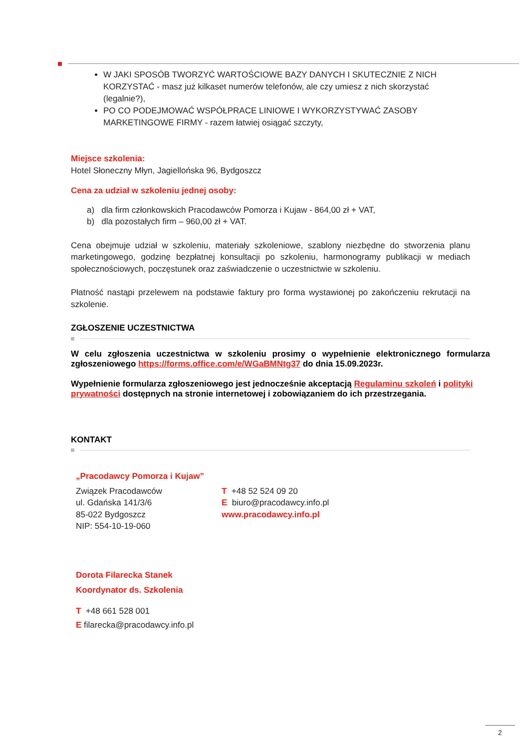W JAKI SPOSÓB TWORZYĆ WARTOŚCIOWE BAZY DANYCH I SKUTECZNIE Z NICH KORZYSTAĆ - masz już kilkaset numerów telefonów, ale czy umiesz z nich skorzystać (legalnie?),
PO CO PODEJMOWAĆ WSPÓŁPRACE LINIOWE I WYKORZYSTYWAĆ ZASOBY MARKETINGOWE FIRMY - razem łatwiej osiągać szczyty,
Miejsce szkolenia:
Hotel Słoneczny Młyn, Jagiellońska 96, Bydgoszcz
Cena za udział w szkoleniu jednej osoby:
a) dla firm członkowskich Pracodawców Pomorza i Kujaw - 864,00 zł + VAT,
b) dla pozostałych firm – 960,00 zł + VAT.
Cena obejmuje udział w szkoleniu, materiały szkoleniowe, szablony niezbędne do stworzenia planu marketingowego, godzinę bezpłatnej konsultacji po szkoleniu, harmonogramy publikacji w mediach społecznościowych, poczęstunek oraz zaświadczenie o uczestnictwie w szkoleniu.
Płatność nastąpi przelewem na podstawie faktury pro forma wystawionej po zakończeniu rekrutacji na szkolenie.
ZGŁOSZENIE UCZESTNICTWA
W celu zgłoszenia uczestnictwa w szkoleniu prosimy o wypełnienie elektronicznego formularza zgłoszeniowego https://forms.office.com/e/WGaBMNtg37 do dnia 15.09.2023r.
Wypełnienie formularza zgłoszeniowego jest jednocześnie akceptacją Regulaminu szkoleń i polityki prywatności dostępnych na stronie internetowej i zobowiązaniem do ich przestrzegania.
KONTAKT
„Pracodawcy Pomorza i Kujaw”
Związek Pracodawców
ul. Gdańska 141/3/6
85-022 Bydgoszcz
NIP: 554-10-19-060
T +48 52 524 09 20
E biuro@pracodawcy.info.pl
www.pracodawcy.info.pl
Dorota Filarecka Stanek
Koordynator ds. Szkolenia
T +48 661 528 001
E filarecka@pracodawcy.info.pl
2